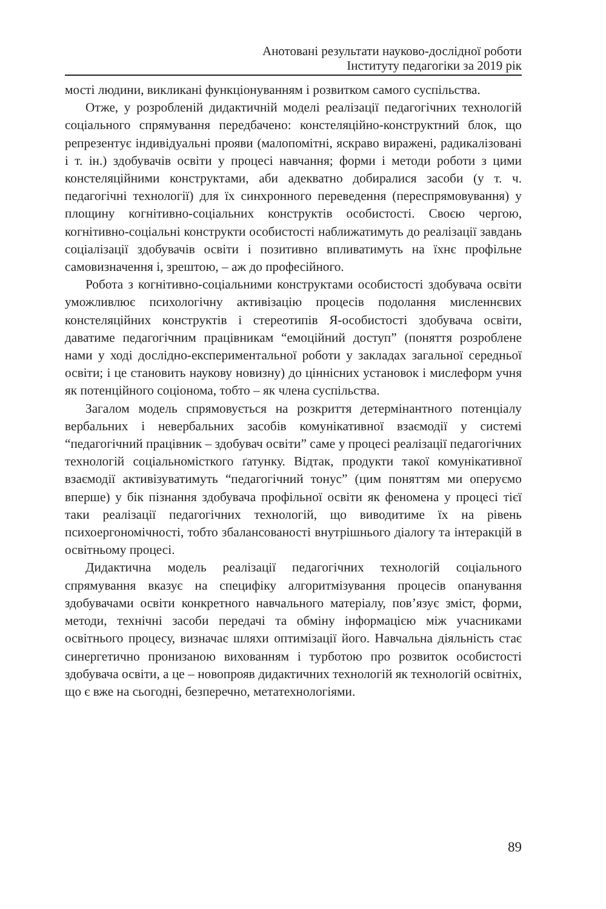Анотовані результати науково-дослідної роботи
Інституту педагогіки за 2019 рік
мості людини, викликані функціонуванням і розвитком самого суспільства.
Отже, у розробленій дидактичній моделі реалізації педагогічних технологій соціального спрямування передбачено: констеляційно-конструктний блок, що репрезентує індивідуальні прояви (малопомітні, яскраво виражені, радикалізовані і т. ін.) здобувачів освіти у процесі навчання; форми і методи роботи з цими констеляційними конструктами, аби адекватно добиралися засоби (у т. ч. педагогічні технології) для їх синхронного переведення (переспрямовування) у площину когнітивно-соціальних конструктів особистості. Своєю чергою, когнітивно-соціальні конструкти особистості наближатимуть до реалізації завдань соціалізації здобувачів освіти і позитивно впливатимуть на їхнє профільне самовизначення і, зрештою, – аж до професійного.
Робота з когнітивно-соціальними конструктами особистості здобувача освіти уможливлює психологічну активізацію процесів подолання мисленнєвих констеляційних конструктів і стереотипів Я-особистості здобувача освіти, даватиме педагогічним працівникам “емоційний доступ” (поняття розроблене нами у ході дослідно-експериментальної роботи у закладах загальної середньої освіти; і це становить наукову новизну) до ціннісних установок і мислеформ учня як потенційного соціонома, тобто – як члена суспільства.
Загалом модель спрямовується на розкриття детермінантного потенціалу вербальних і невербальних засобів комунікативної взаємодії у системі “педагогічний працівник – здобувач освіти” саме у процесі реалізації педагогічних технологій соціальномісткого ґатунку. Відтак, продукти такої комунікативної взаємодії активізуватимуть “педагогічний тонус” (цим поняттям ми оперуємо вперше) у бік пізнання здобувача профільної освіти як феномена у процесі тієї таки реалізації педагогічних технологій, що виводитиме їх на рівень психоергономічності, тобто збалансованості внутрішнього діалогу та інтеракцій в освітньому процесі.
Дидактична модель реалізації педагогічних технологій соціального спрямування вказує на специфіку алгоритмізування процесів опанування здобувачами освіти конкретного навчального матеріалу, пов’язує зміст, форми, методи, технічні засоби передачі та обміну інформацією між учасниками освітнього процесу, визначає шляхи оптимізації його. Навчальна діяльність стає синергетично пронизаною вихованням і турботою про розвиток особистості здобувача освіти, а це – новопрояв дидактичних технологій як технологій освітніх, що є вже на сьогодні, безперечно, метатехнологіями.
89